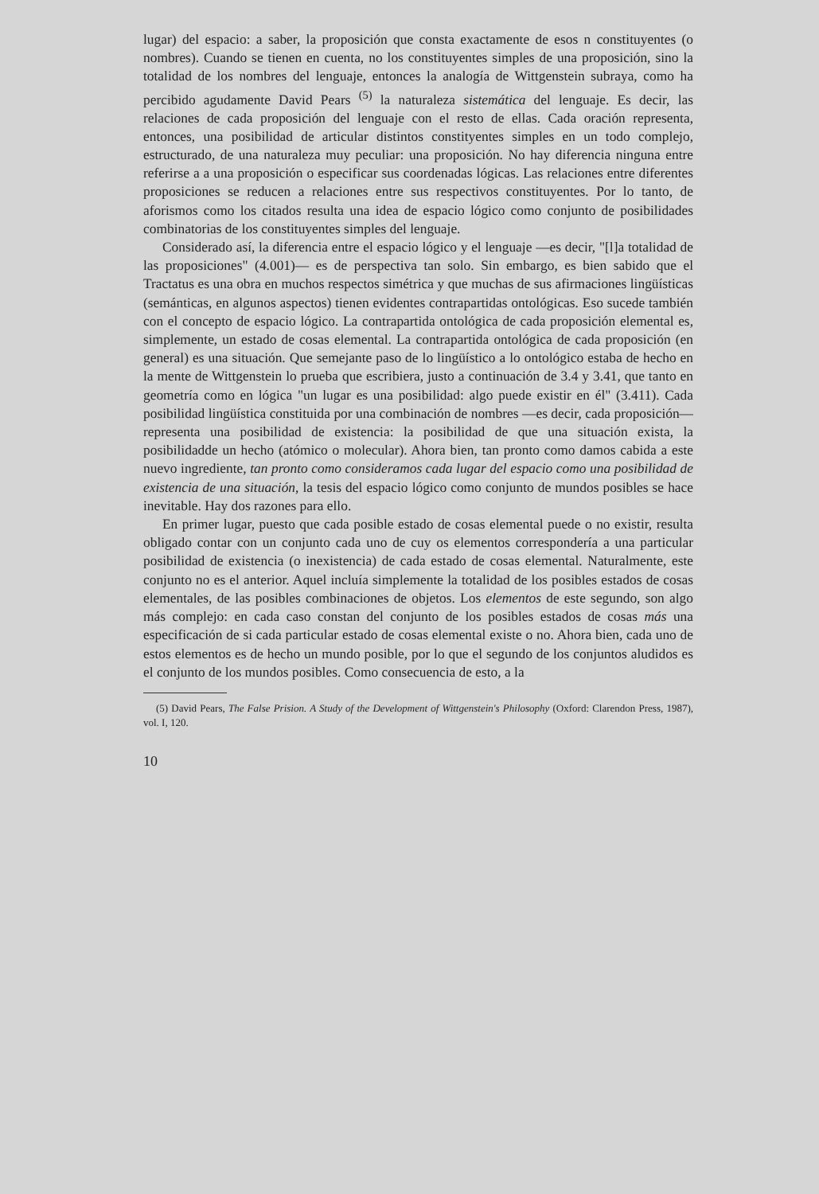lugar) del espacio: a saber, la proposición que consta exactamente de esos n constituyentes (o nombres). Cuando se tienen en cuenta, no los constituyentes simples de una proposición, sino la totalidad de los nombres del lenguaje, entonces la analogía de Wittgenstein subraya, como ha percibido agudamente David Pears <sup>(5)</sup> la naturaleza sistemática del lenguaje. Es decir, las relaciones de cada proposición del lenguaje con el resto de ellas. Cada oración representa, entonces, una posibilidad de articular distintos constityentes simples en un todo complejo, estructurado, de una naturaleza muy peculiar: una proposición. No hay diferencia ninguna entre referirse a a una proposición o especificar sus coordenadas lógicas. Las relaciones entre diferentes proposiciones se reducen a relaciones entre sus respectivos constituyentes. Por lo tanto, de aforismos como los citados resulta una idea de espacio lógico como conjunto de posibilidades combinatorias de los constituyentes simples del lenguaje.
Considerado así, la diferencia entre el espacio lógico y el lenguaje —es decir, "[l]a totalidad de las proposiciones" (4.001)— es de perspectiva tan solo. Sin embargo, es bien sabido que el Tractatus es una obra en muchos respectos simétrica y que muchas de sus afirmaciones lingüísticas (semánticas, en algunos aspectos) tienen evidentes contrapartidas ontológicas. Eso sucede también con el concepto de espacio lógico. La contrapartida ontológica de cada proposición elemental es, simplemente, un estado de cosas elemental. La contrapartida ontológica de cada proposición (en general) es una situación. Que semejante paso de lo lingüístico a lo ontológico estaba de hecho en la mente de Wittgenstein lo prueba que escribiera, justo a continuación de 3.4 y 3.41, que tanto en geometría como en lógica "un lugar es una posibilidad: algo puede existir en él" (3.411). Cada posibilidad lingüística constituida por una combinación de nombres —es decir, cada proposición— representa una posibilidad de existencia: la posibilidad de que una situación exista, la posibilidadde un hecho (atómico o molecular). Ahora bien, tan pronto como damos cabida a este nuevo ingrediente, tan pronto como consideramos cada lugar del espacio como una posibilidad de existencia de una situación, la tesis del espacio lógico como conjunto de mundos posibles se hace inevitable. Hay dos razones para ello.
En primer lugar, puesto que cada posible estado de cosas elemental puede o no existir, resulta obligado contar con un conjunto cada uno de cuy os elementos correspondería a una particular posibilidad de existencia (o inexistencia) de cada estado de cosas elemental. Naturalmente, este conjunto no es el anterior. Aquel incluía simplemente la totalidad de los posibles estados de cosas elementales, de las posibles combinaciones de objetos. Los elementos de este segundo, son algo más complejo: en cada caso constan del conjunto de los posibles estados de cosas más una especificación de si cada particular estado de cosas elemental existe o no. Ahora bien, cada uno de estos elementos es de hecho un mundo posible, por lo que el segundo de los conjuntos aludidos es el conjunto de los mundos posibles. Como consecuencia de esto, a la
(5) David Pears, The False Prision. A Study of the Development of Wittgenstein's Philosophy (Oxford: Clarendon Press, 1987), vol. I, 120.
10